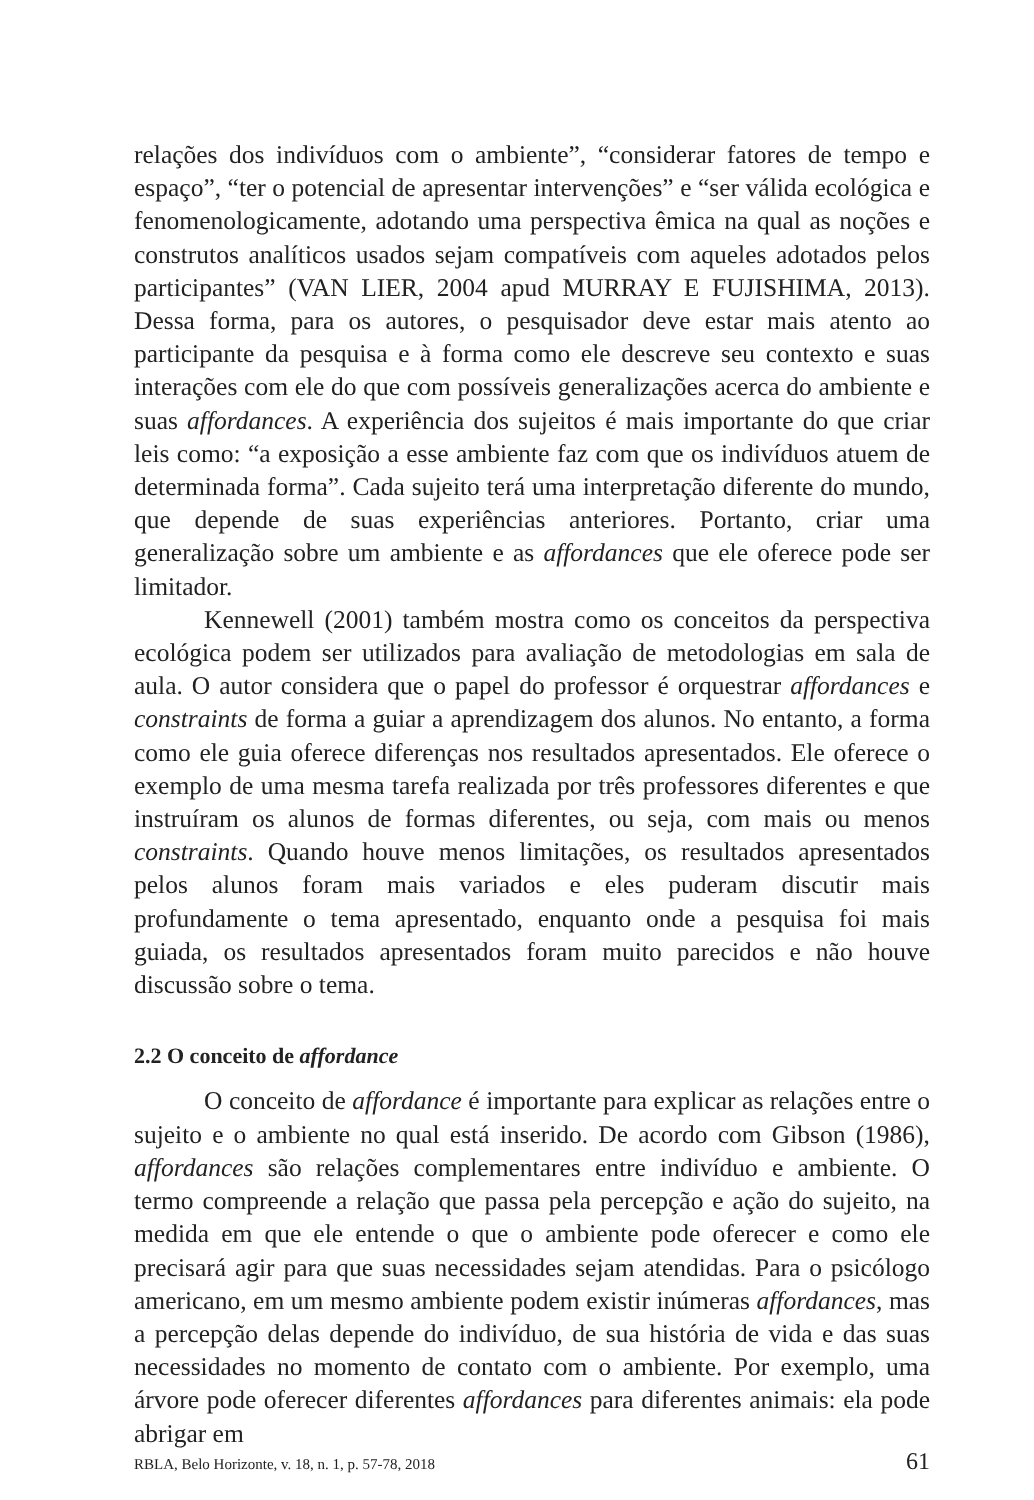relações dos indivíduos com o ambiente”, “considerar fatores de tempo e espaço”, “ter o potencial de apresentar intervenções” e “ser válida ecológica e fenomenologicamente, adotando uma perspectiva êmica na qual as noções e construtos analíticos usados sejam compatíveis com aqueles adotados pelos participantes” (VAN LIER, 2004 apud MURRAY E FUJISHIMA, 2013). Dessa forma, para os autores, o pesquisador deve estar mais atento ao participante da pesquisa e à forma como ele descreve seu contexto e suas interações com ele do que com possíveis generalizações acerca do ambiente e suas affordances. A experiência dos sujeitos é mais importante do que criar leis como: “a exposição a esse ambiente faz com que os indivíduos atuem de determinada forma”. Cada sujeito terá uma interpretação diferente do mundo, que depende de suas experiências anteriores. Portanto, criar uma generalização sobre um ambiente e as affordances que ele oferece pode ser limitador.
Kennewell (2001) também mostra como os conceitos da perspectiva ecológica podem ser utilizados para avaliação de metodologias em sala de aula. O autor considera que o papel do professor é orquestrar affordances e constraints de forma a guiar a aprendizagem dos alunos. No entanto, a forma como ele guia oferece diferenças nos resultados apresentados. Ele oferece o exemplo de uma mesma tarefa realizada por três professores diferentes e que instruíram os alunos de formas diferentes, ou seja, com mais ou menos constraints. Quando houve menos limitações, os resultados apresentados pelos alunos foram mais variados e eles puderam discutir mais profundamente o tema apresentado, enquanto onde a pesquisa foi mais guiada, os resultados apresentados foram muito parecidos e não houve discussão sobre o tema.
2.2 O conceito de affordance
O conceito de affordance é importante para explicar as relações entre o sujeito e o ambiente no qual está inserido. De acordo com Gibson (1986), affordances são relações complementares entre indivíduo e ambiente. O termo compreende a relação que passa pela percepção e ação do sujeito, na medida em que ele entende o que o ambiente pode oferecer e como ele precisará agir para que suas necessidades sejam atendidas. Para o psicólogo americano, em um mesmo ambiente podem existir inúmeras affordances, mas a percepção delas depende do indivíduo, de sua história de vida e das suas necessidades no momento de contato com o ambiente. Por exemplo, uma árvore pode oferecer diferentes affordances para diferentes animais: ela pode abrigar em
RBLA, Belo Horizonte, v. 18, n. 1, p. 57-78, 2018 61